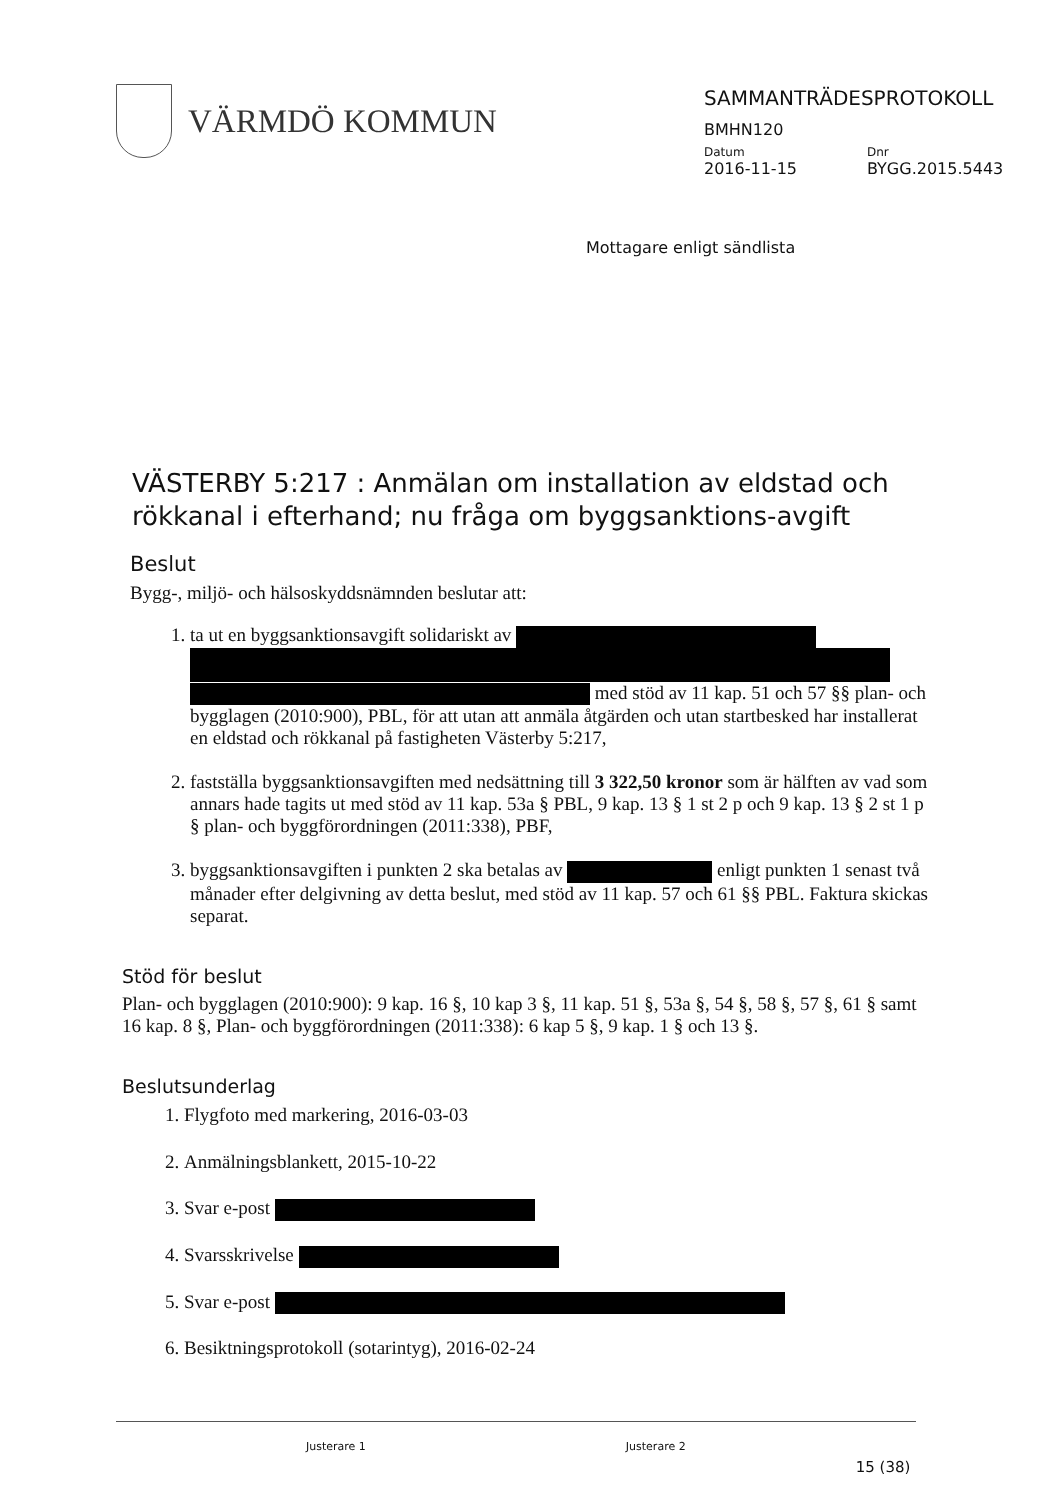VÄRMDÖ KOMMUN
SAMMANTRÄDESPROTOKOLL
BMHN120
Datum
2016-11-15
Dnr
BYGG.2015.5443
Mottagare enligt sändlista
VÄSTERBY 5:217 : Anmälan om installation av eldstad och rökkanal i efterhand; nu fråga om byggsanktions-avgift
Beslut
Bygg-, miljö- och hälsoskyddsnämnden beslutar att:
1. ta ut en byggsanktionsavgift solidariskt av med stöd av 11 kap. 51 och 57 §§ plan- och bygglagen (2010:900), PBL, för att utan att anmäla åtgärden och utan startbesked har installerat en eldstad och rökkanal på fastigheten Västerby 5:217,
2. fastställa byggsanktionsavgiften med nedsättning till 3 322,50 kronor som är hälften av vad som annars hade tagits ut med stöd av 11 kap. 53a § PBL, 9 kap. 13 § 1 st 2 p och 9 kap. 13 § 2 st 1 p § plan- och byggförordningen (2011:338), PBF,
3. byggsanktionsavgiften i punkten 2 ska betalas av enligt punkten 1 senast två månader efter delgivning av detta beslut, med stöd av 11 kap. 57 och 61 §§ PBL. Faktura skickas separat.
Stöd för beslut
Plan- och bygglagen (2010:900): 9 kap. 16 §, 10 kap 3 §, 11 kap. 51 §, 53a §, 54 §, 58 §, 57 §, 61 § samt 16 kap. 8 §, Plan- och byggförordningen (2011:338): 6 kap 5 §, 9 kap. 1 § och 13 §.
Beslutsunderlag
1. Flygfoto med markering, 2016-03-03
2. Anmälningsblankett, 2015-10-22
3. Svar e-post
4. Svarsskrivelse
5. Svar e-post
6. Besiktningsprotokoll (sotarintyg), 2016-02-24
Justerare 1 Justerare 2 15 (38)